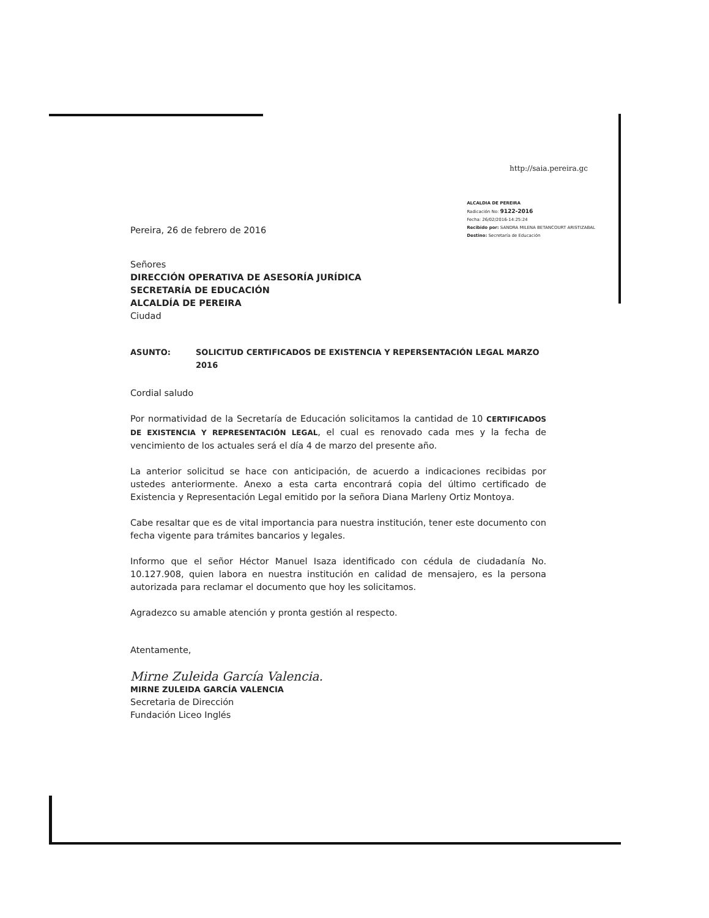http://saia.pereira.gc
Pereira, 26 de febrero de 2016
ALCALDIA DE PEREIRA
Radicación No: 9122-2016
Fecha: 26/02/2016-14:25:24
Recibido por: SANDRA MILENA BETANCOURT ARISTIZABAL
Destino: Secretaría de Educación
Señores
DIRECCIÓN OPERATIVA DE ASESORÍA JURÍDICA
SECRETARÍA DE EDUCACIÓN
ALCALDÍA DE PEREIRA
Ciudad
ASUNTO: SOLICITUD CERTIFICADOS DE EXISTENCIA Y REPERSENTACIÓN LEGAL MARZO 2016
Cordial saludo
Por normatividad de la Secretaría de Educación solicitamos la cantidad de 10 CERTIFICADOS DE EXISTENCIA Y REPRESENTACIÓN LEGAL, el cual es renovado cada mes y la fecha de vencimiento de los actuales será el día 4 de marzo del presente año.
La anterior solicitud se hace con anticipación, de acuerdo a indicaciones recibidas por ustedes anteriormente. Anexo a esta carta encontrará copia del último certificado de Existencia y Representación Legal emitido por la señora Diana Marleny Ortiz Montoya.
Cabe resaltar que es de vital importancia para nuestra institución, tener este documento con fecha vigente para trámites bancarios y legales.
Informo que el señor Héctor Manuel Isaza identificado con cédula de ciudadanía No. 10.127.908, quien labora en nuestra institución en calidad de mensajero, es la persona autorizada para reclamar el documento que hoy les solicitamos.
Agradezco su amable atención y pronta gestión al respecto.
Atentamente,
Mirne Zuleida García Valencia.
MIRNE ZULEIDA GARCÍA VALENCIA
Secretaria de Dirección
Fundación Liceo Inglés